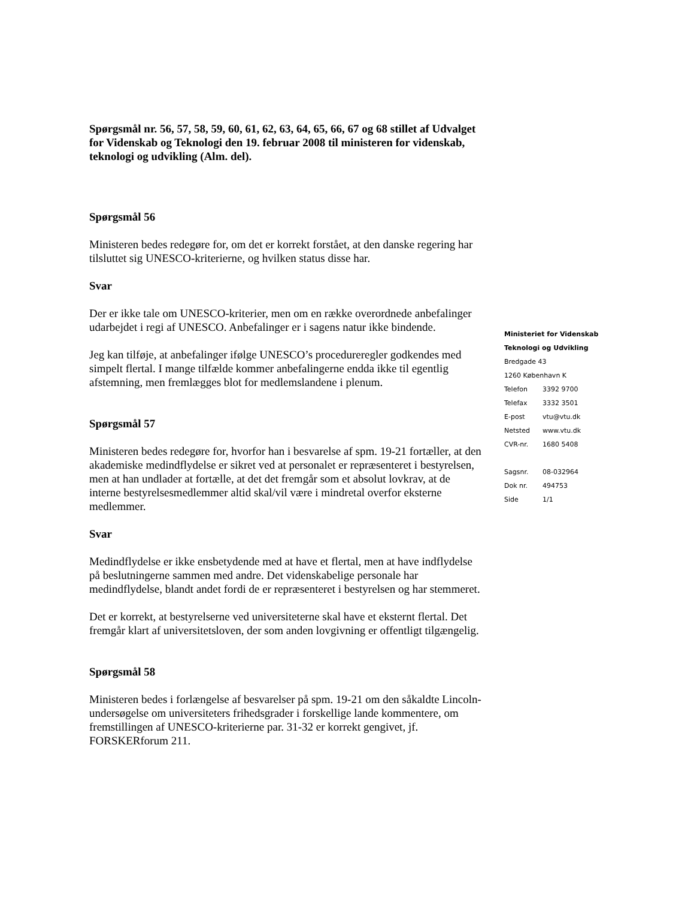Spørgsmål nr. 56, 57, 58, 59, 60, 61, 62, 63, 64, 65, 66, 67 og 68 stillet af Udvalget for Videnskab og Teknologi den 19. februar 2008 til ministeren for videnskab, teknologi og udvikling (Alm. del).
Spørgsmål 56
Ministeren bedes redegøre for, om det er korrekt forstået, at den danske regering har tilsluttet sig UNESCO-kriterierne, og hvilken status disse har.
Svar
Der er ikke tale om UNESCO-kriterier, men om en række overordnede anbefalinger udarbejdet i regi af UNESCO. Anbefalinger er i sagens natur ikke bindende.
Jeg kan tilføje, at anbefalinger ifølge UNESCO’s procedureregler godkendes med simpelt flertal. I mange tilfælde kommer anbefalingerne endda ikke til egentlig afstemning, men fremlægges blot for medlemslandene i plenum.
Spørgsmål 57
Ministeren bedes redegøre for, hvorfor han i besvarelse af spm. 19-21 fortæller, at den akademiske medindflydelse er sikret ved at personalet er repræsenteret i bestyrelsen, men at han undlader at fortælle, at det det fremgår som et absolut lovkrav, at de interne bestyrelsesmedlemmer altid skal/vil være i mindretal overfor eksterne medlemmer.
Svar
Medindflydelse er ikke ensbetydende med at have et flertal, men at have indflydelse på beslutningerne sammen med andre. Det videnskabelige personale har medindflydelse, blandt andet fordi de er repræsenteret i bestyrelsen og har stemmeret.
Det er korrekt, at bestyrelserne ved universiteterne skal have et eksternt flertal. Det fremgår klart af universitetsloven, der som anden lovgivning er offentligt tilgængelig.
Spørgsmål 58
Ministeren bedes i forlængelse af besvarelser på spm. 19-21 om den såkaldte Lincoln-undersøgelse om universiteters frihedsgrader i forskellige lande kommentere, om fremstillingen af UNESCO-kriterierne par. 31-32 er korrekt gengivet, jf. FORSKERforum 211.
Ministeriet for Videnskab
Teknologi og Udvikling
Bredgade 43
1260 København K
| Telefon | 3392 9700 |
| Telefax | 3332 3501 |
| E-post | vtu@vtu.dk |
| Netsted | www.vtu.dk |
| CVR-nr. | 1680 5408 |
| Sagsnr. | 08-032964 |
| Dok nr. | 494753 |
| Side | 1/1 |